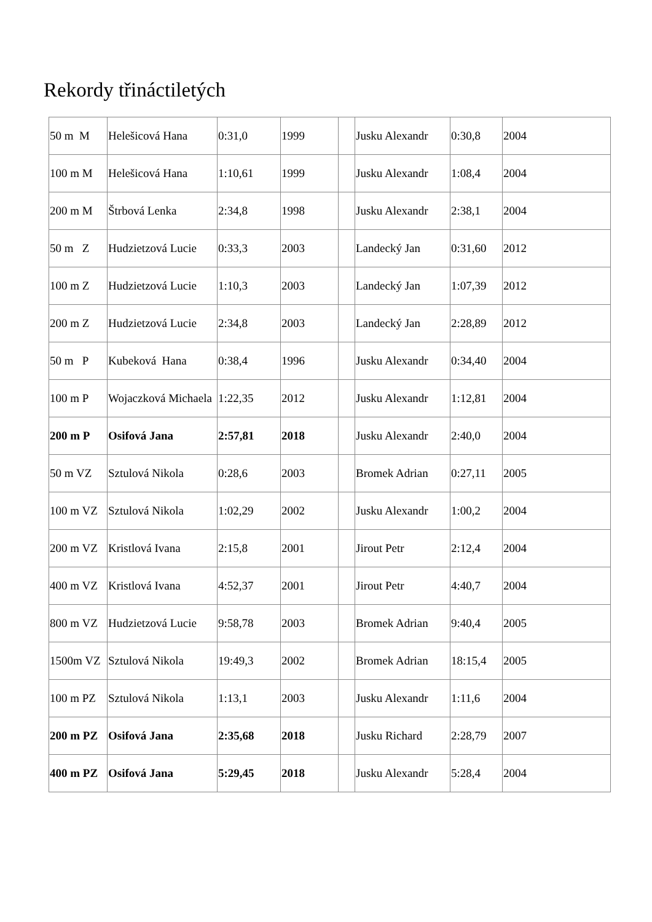Rekordy třináctiletých
| 50 m M | Helešicová Hana | 0:31,0 | 1999 | | Jusku Alexandr | 0:30,8 | 2004 |
| 100 m M | Helešicová Hana | 1:10,61 | 1999 | | Jusku Alexandr | 1:08,4 | 2004 |
| 200 m M | Štrbová Lenka | 2:34,8 | 1998 | | Jusku Alexandr | 2:38,1 | 2004 |
| 50 m Z | Hudzietzová Lucie | 0:33,3 | 2003 | | Landecký Jan | 0:31,60 | 2012 |
| 100 m Z | Hudzietzová Lucie | 1:10,3 | 2003 | | Landecký Jan | 1:07,39 | 2012 |
| 200 m Z | Hudzietzová Lucie | 2:34,8 | 2003 | | Landecký Jan | 2:28,89 | 2012 |
| 50 m P | Kubeková Hana | 0:38,4 | 1996 | | Jusku Alexandr | 0:34,40 | 2004 |
| 100 m P | Wojaczková Michaela | 1:22,35 | 2012 | | Jusku Alexandr | 1:12,81 | 2004 |
| 200 m P | Osifová Jana | 2:57,81 | 2018 | | Jusku Alexandr | 2:40,0 | 2004 |
| 50 m VZ | Sztulová Nikola | 0:28,6 | 2003 | | Bromek Adrian | 0:27,11 | 2005 |
| 100 m VZ | Sztulová Nikola | 1:02,29 | 2002 | | Jusku Alexandr | 1:00,2 | 2004 |
| 200 m VZ | Kristlová Ivana | 2:15,8 | 2001 | | Jirout Petr | 2:12,4 | 2004 |
| 400 m VZ | Kristlová Ivana | 4:52,37 | 2001 | | Jirout Petr | 4:40,7 | 2004 |
| 800 m VZ | Hudzietzová Lucie | 9:58,78 | 2003 | | Bromek Adrian | 9:40,4 | 2005 |
| 1500m VZ | Sztulová Nikola | 19:49,3 | 2002 | | Bromek Adrian | 18:15,4 | 2005 |
| 100 m PZ | Sztulová Nikola | 1:13,1 | 2003 | | Jusku Alexandr | 1:11,6 | 2004 |
| 200 m PZ | Osifová Jana | 2:35,68 | 2018 | | Jusku Richard | 2:28,79 | 2007 |
| 400 m PZ | Osifová Jana | 5:29,45 | 2018 | | Jusku Alexandr | 5:28,4 | 2004 |